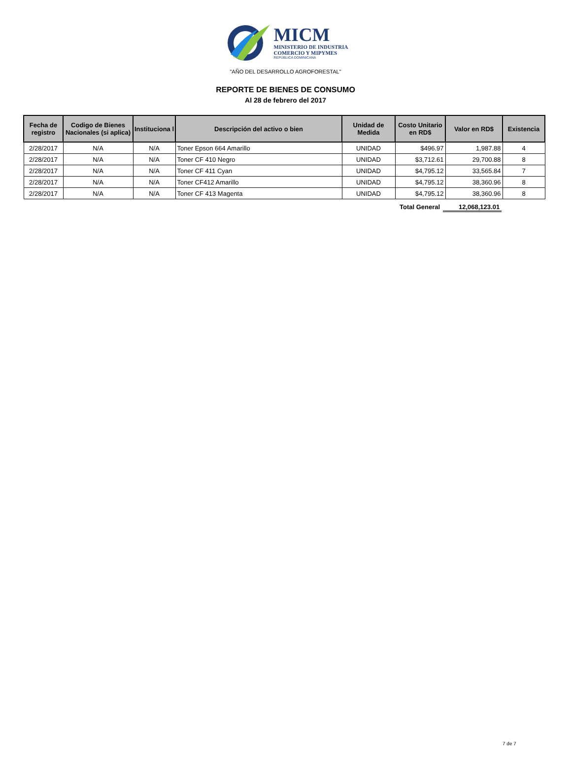MICM
MINISTERIO DE INDUSTRIA
COMERCIO Y MIPYMES
REPÚBLICA DOMINICANA
"AÑO DEL DESARROLLO AGROFORESTAL"
REPORTE DE BIENES DE CONSUMO
Al 28 de febrero del 2017
| Fecha de registro | Codigo de Bienes Nacionales (si aplica) | Instituciona l | Descripción del activo o bien | Unidad de Medida | Costo Unitario en RD$ | Valor en RD$ | Existencia |
| --- | --- | --- | --- | --- | --- | --- | --- |
| 2/28/2017 | N/A | N/A | Toner Epson 664 Amarillo | UNIDAD | $496.97 | 1,987.88 | 4 |
| 2/28/2017 | N/A | N/A | Toner CF 410 Negro | UNIDAD | $3,712.61 | 29,700.88 | 8 |
| 2/28/2017 | N/A | N/A | Toner CF 411 Cyan | UNIDAD | $4,795.12 | 33,565.84 | 7 |
| 2/28/2017 | N/A | N/A | Toner CF412 Amarillo | UNIDAD | $4,795.12 | 38,360.96 | 8 |
| 2/28/2017 | N/A | N/A | Toner CF 413 Magenta | UNIDAD | $4,795.12 | 38,360.96 | 8 |
Total General 12,068,123.01
7 de 7